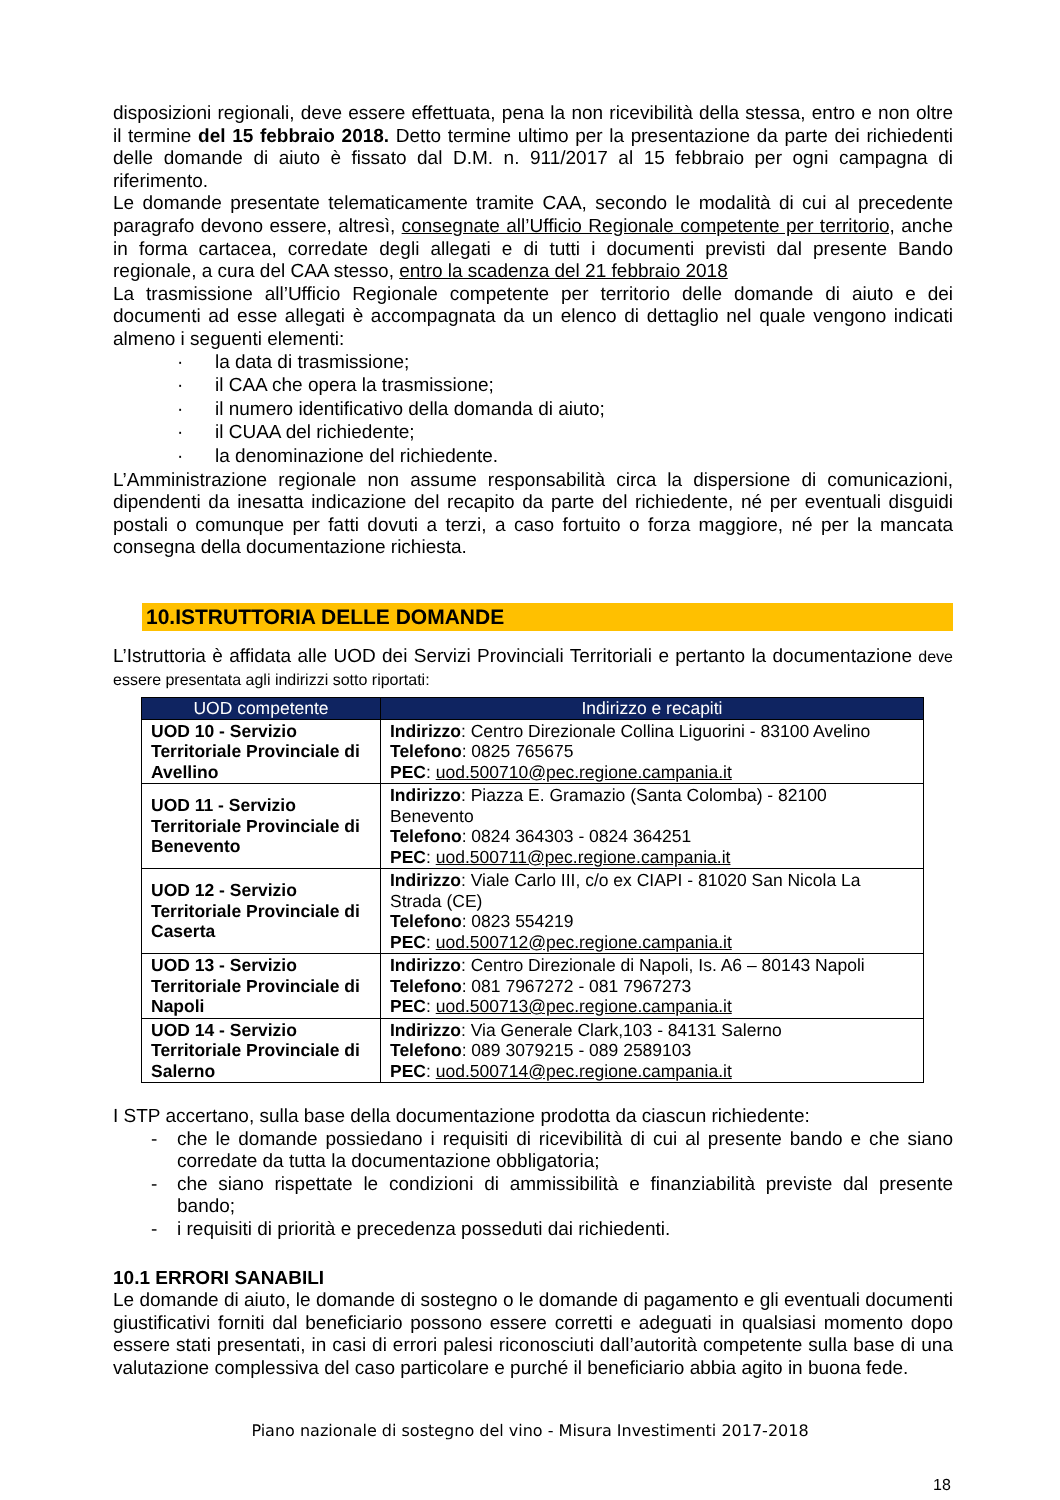disposizioni regionali, deve essere effettuata, pena la non ricevibilità della stessa, entro e non oltre il termine del 15 febbraio 2018. Detto termine ultimo per la presentazione da parte dei richiedenti delle domande di aiuto è fissato dal D.M. n. 911/2017 al 15 febbraio per ogni campagna di riferimento.
Le domande presentate telematicamente tramite CAA, secondo le modalità di cui al precedente paragrafo devono essere, altresì, consegnate all’Ufficio Regionale competente per territorio, anche in forma cartacea, corredate degli allegati e di tutti i documenti previsti dal presente Bando regionale, a cura del CAA stesso, entro la scadenza del 21 febbraio 2018
La trasmissione all’Ufficio Regionale competente per territorio delle domande di aiuto e dei documenti ad esse allegati è accompagnata da un elenco di dettaglio nel quale vengono indicati almeno i seguenti elementi:
· la data di trasmissione;
· il CAA che opera la trasmissione;
· il numero identificativo della domanda di aiuto;
· il CUAA del richiedente;
· la denominazione del richiedente.
L’Amministrazione regionale non assume responsabilità circa la dispersione di comunicazioni, dipendenti da inesatta indicazione del recapito da parte del richiedente, né per eventuali disguidi postali o comunque per fatti dovuti a terzi, a caso fortuito o forza maggiore, né per la mancata consegna della documentazione richiesta.
10.ISTRUTTORIA DELLE DOMANDE
L’Istruttoria è affidata alle UOD dei Servizi Provinciali Territoriali e pertanto la documentazione deve essere presentata agli indirizzi sotto riportati:
| UOD competente | Indirizzo e recapiti |
| --- | --- |
| UOD 10 - Servizio Territoriale Provinciale di Avellino | Indirizzo : Centro Direzionale Collina Liguorini - 83100 Avelino Telefono : 0825 765675 PEC : uod.500710@pec.regione.campania.it |
| UOD 11 - Servizio Territoriale Provinciale di Benevento | Indirizzo : Piazza E. Gramazio (Santa Colomba) - 82100 Benevento Telefono : 0824 364303 - 0824 364251 PEC : uod.500711@pec.regione.campania.it |
| UOD 12 - Servizio Territoriale Provinciale di Caserta | Indirizzo : Viale Carlo III, c/o ex CIAPI - 81020 San Nicola La Strada (CE) Telefono : 0823 554219 PEC : uod.500712@pec.regione.campania.it |
| UOD 13 - Servizio Territoriale Provinciale di Napoli | Indirizzo : Centro Direzionale di Napoli, Is. A6 – 80143 Napoli Telefono : 081 7967272 - 081 7967273 PEC : uod.500713@pec.regione.campania.it |
| UOD 14 - Servizio Territoriale Provinciale di Salerno | Indirizzo : Via Generale Clark,103 - 84131 Salerno Telefono : 089 3079215 - 089 2589103 PEC : uod.500714@pec.regione.campania.it |
I STP accertano, sulla base della documentazione prodotta da ciascun richiedente:
- che le domande possiedano i requisiti di ricevibilità di cui al presente bando e che siano corredate da tutta la documentazione obbligatoria;
- che siano rispettate le condizioni di ammissibilità e finanziabilità previste dal presente bando;
- i requisiti di priorità e precedenza posseduti dai richiedenti.
10.1 ERRORI SANABILI
Le domande di aiuto, le domande di sostegno o le domande di pagamento e gli eventuali documenti giustificativi forniti dal beneficiario possono essere corretti e adeguati in qualsiasi momento dopo essere stati presentati, in casi di errori palesi riconosciuti dall’autorità competente sulla base di una valutazione complessiva del caso particolare e purché il beneficiario abbia agito in buona fede.
Piano nazionale di sostegno del vino - Misura Investimenti 2017-2018
18